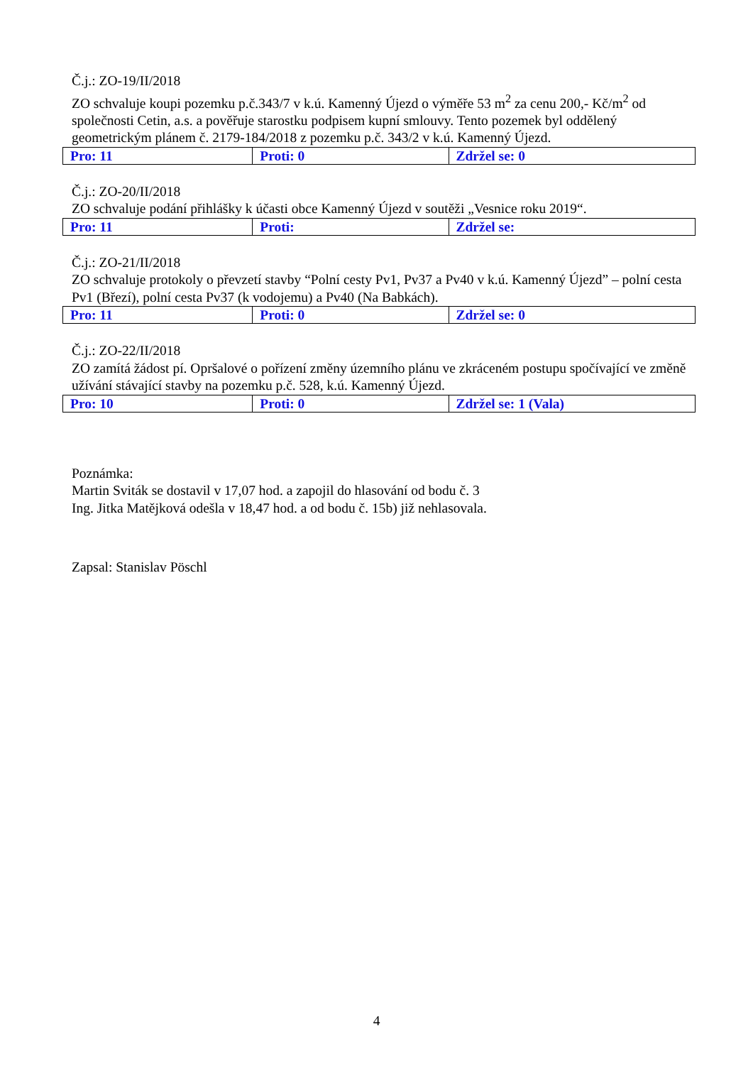Č.j.: ZO-19/II/2018
ZO schvaluje koupi pozemku p.č.343/7 v k.ú. Kamenný Újezd o výměře 53 m<sup>2</sup> za cenu 200,- Kč/m<sup>2</sup> od společnosti Cetin, a.s. a pověřuje starostku podpisem kupní smlouvy. Tento pozemek byl oddělený geometrickým plánem č. 2179-184/2018 z pozemku p.č. 343/2 v k.ú. Kamenný Újezd.
| Pro: 11 | Proti: 0 | Zdržel se: 0 |
Č.j.: ZO-20/II/2018
ZO schvaluje podání přihlášky k účasti obce Kamenný Újezd v soutěži „Vesnice roku 2019“.
| Pro: 11 | Proti: | Zdržel se: |
Č.j.: ZO-21/II/2018
ZO schvaluje protokoly o převzetí stavby “Polní cesty Pv1, Pv37 a Pv40 v k.ú. Kamenný Újezd” – polní cesta Pv1 (Březí), polní cesta Pv37 (k vodojemu) a Pv40 (Na Babkách).
| Pro: 11 | Proti: 0 | Zdržel se: 0 |
Č.j.: ZO-22/II/2018
ZO zamítá žádost pí. Opršalové o pořízení změny územního plánu ve zkráceném postupu spočívající ve změně užívání stávající stavby na pozemku p.č. 528, k.ú. Kamenný Újezd.
| Pro: 10 | Proti: 0 | Zdržel se: 1 (Vala) |
Poznámka:
Martin Sviták se dostavil v 17,07 hod. a zapojil do hlasování od bodu č. 3
Ing. Jitka Matějková odešla v 18,47 hod. a od bodu č. 15b) již nehlasovala.
Zapsal: Stanislav Pöschl
4